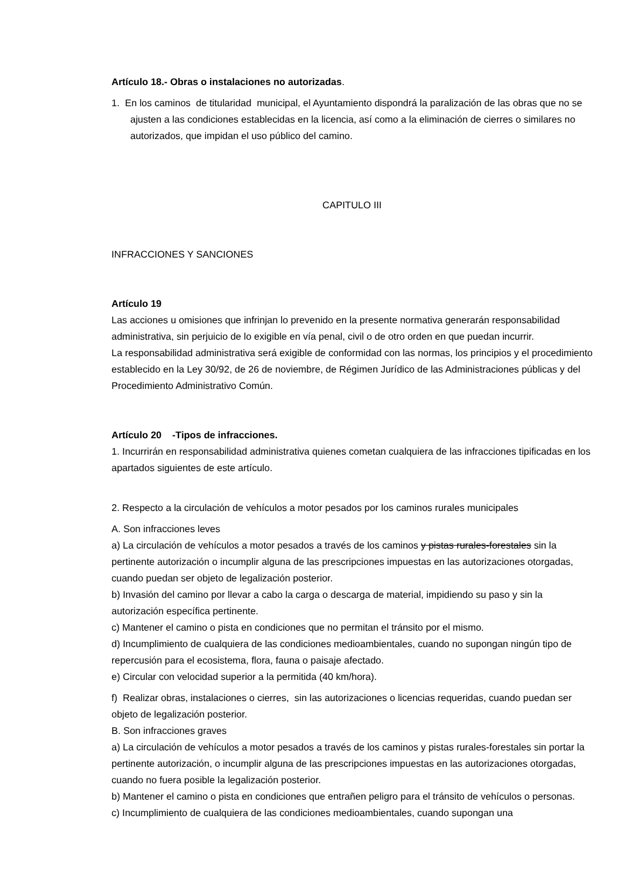Artículo 18.- Obras o instalaciones no autorizadas.
1. En los caminos de titularidad municipal, el Ayuntamiento dispondrá la paralización de las obras que no se ajusten a las condiciones establecidas en la licencia, así como a la eliminación de cierres o similares no autorizados, que impidan el uso público del camino.
CAPITULO III
INFRACCIONES Y SANCIONES
Artículo 19
Las acciones u omisiones que infrinjan lo prevenido en la presente normativa generarán responsabilidad administrativa, sin perjuicio de lo exigible en vía penal, civil o de otro orden en que puedan incurrir.
La responsabilidad administrativa será exigible de conformidad con las normas, los principios y el procedimiento establecido en la Ley 30/92, de 26 de noviembre, de Régimen Jurídico de las Administraciones públicas y del Procedimiento Administrativo Común.
Artículo 20 -Tipos de infracciones.
1. Incurrirán en responsabilidad administrativa quienes cometan cualquiera de las infracciones tipificadas en los apartados siguientes de este artículo.
2. Respecto a la circulación de vehículos a motor pesados por los caminos rurales municipales
A. Son infracciones leves
a) La circulación de vehículos a motor pesados a través de los caminos y pistas rurales-forestales sin la pertinente autorización o incumplir alguna de las prescripciones impuestas en las autorizaciones otorgadas, cuando puedan ser objeto de legalización posterior.
b) Invasión del camino por llevar a cabo la carga o descarga de material, impidiendo su paso y sin la autorización específica pertinente.
c) Mantener el camino o pista en condiciones que no permitan el tránsito por el mismo.
d) Incumplimiento de cualquiera de las condiciones medioambientales, cuando no supongan ningún tipo de repercusión para el ecosistema, flora, fauna o paisaje afectado.
e) Circular con velocidad superior a la permitida (40 km/hora).
f) Realizar obras, instalaciones o cierres, sin las autorizaciones o licencias requeridas, cuando puedan ser objeto de legalización posterior.
B. Son infracciones graves
a) La circulación de vehículos a motor pesados a través de los caminos y pistas rurales-forestales sin portar la pertinente autorización, o incumplir alguna de las prescripciones impuestas en las autorizaciones otorgadas, cuando no fuera posible la legalización posterior.
b) Mantener el camino o pista en condiciones que entrañen peligro para el tránsito de vehículos o personas.
c) Incumplimiento de cualquiera de las condiciones medioambientales, cuando supongan una